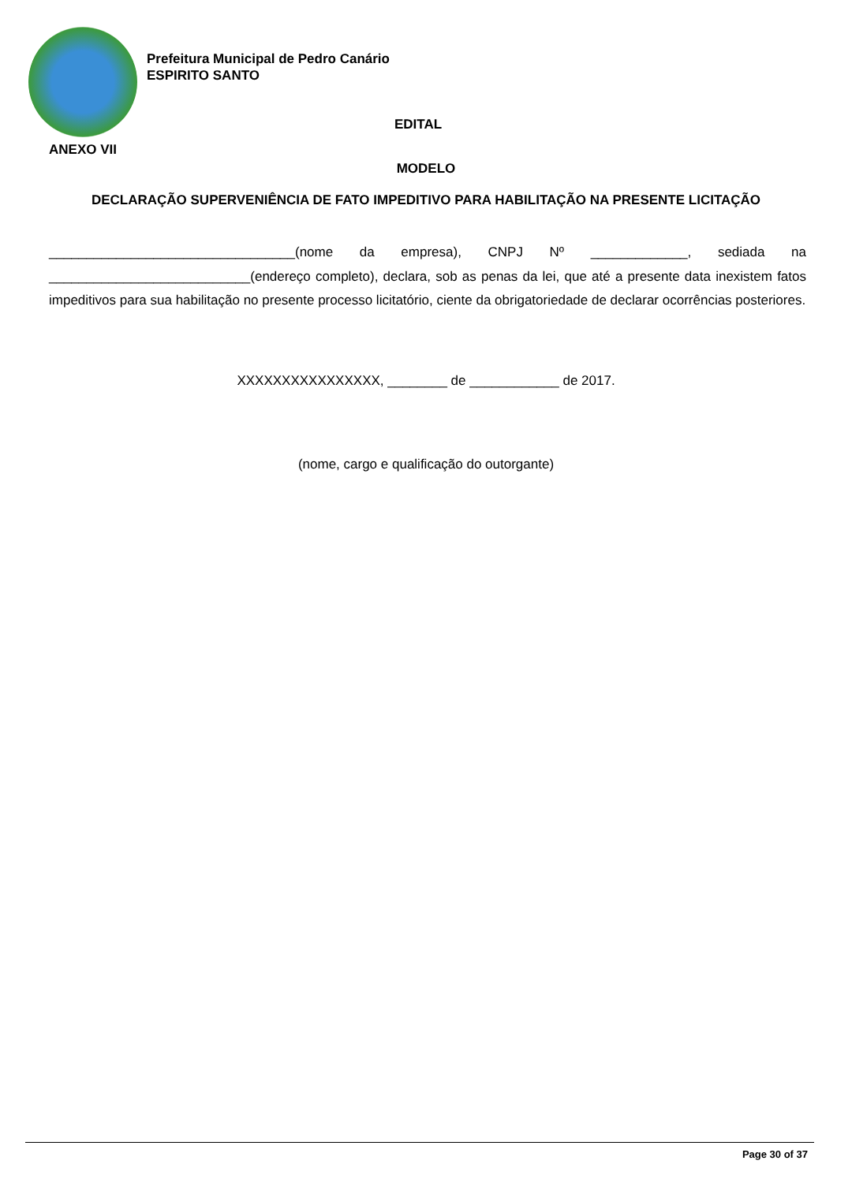Prefeitura Municipal de Pedro Canário
ESPIRITO SANTO
EDITAL
ANEXO VII
MODELO
DECLARAÇÃO SUPERVENIÊNCIA DE FATO IMPEDITIVO PARA HABILITAÇÃO NA PRESENTE LICITAÇÃO
_________________________________(nome da empresa), CNPJ Nº _____________, sediada na ___________________________(endereço completo), declara, sob as penas da lei, que até a presente data inexistem fatos impeditivos para sua habilitação no presente processo licitatório, ciente da obrigatoriedade de declarar ocorrências posteriores.
XXXXXXXXXXXXXXXX, ________ de ____________ de 2017.
(nome, cargo e qualificação do outorgante)
Page 30 of 37